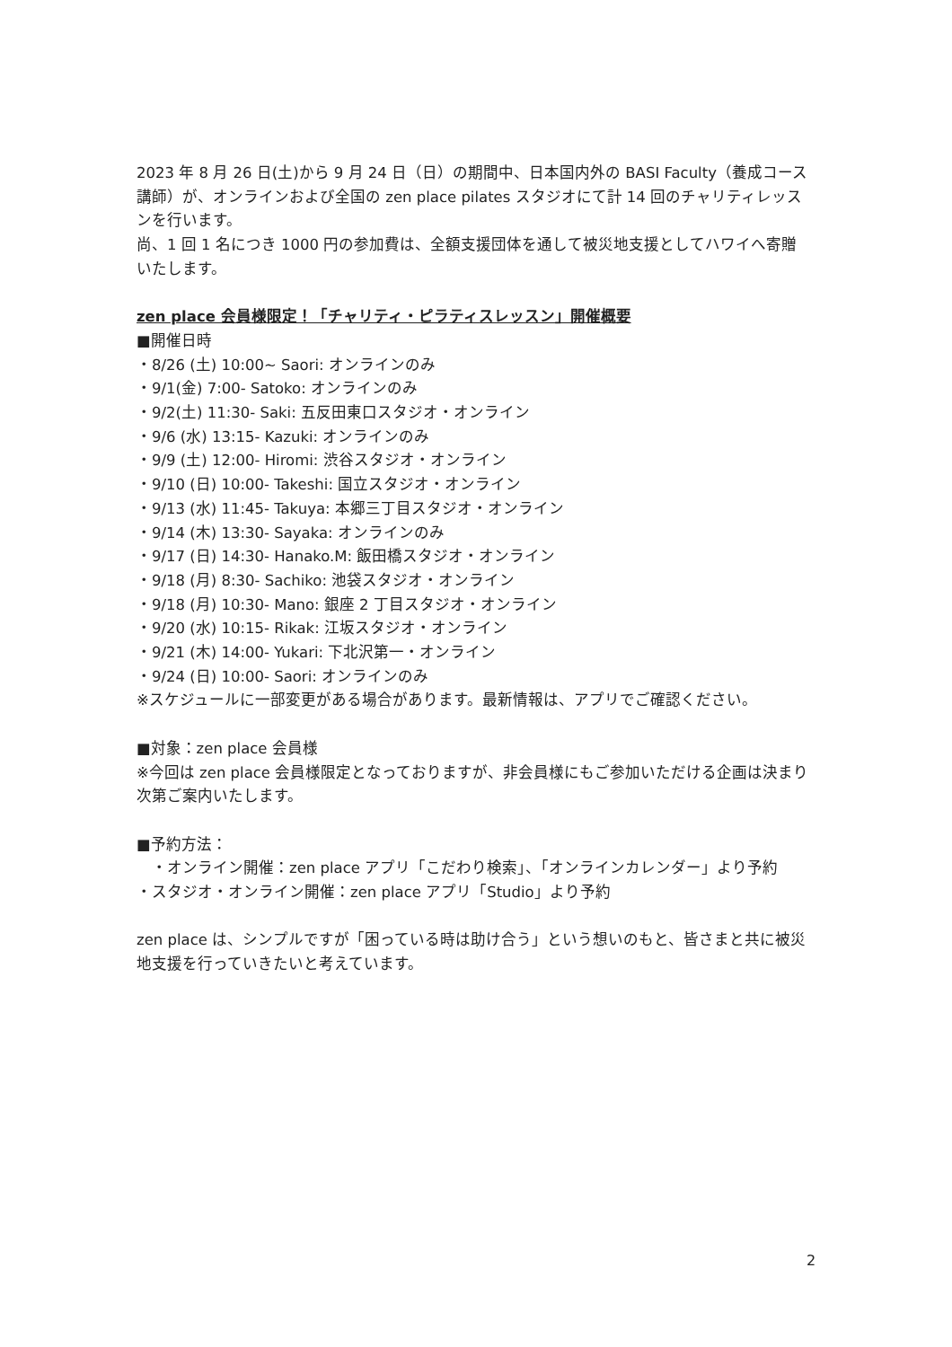2023 年 8 月 26 日(土)から 9 月 24 日（日）の期間中、日本国内外の BASI Faculty（養成コース講師）が、オンラインおよび全国の zen place pilates スタジオにて計 14 回のチャリティレッスンを行います。
尚、1 回 1 名につき 1000 円の参加費は、全額支援団体を通して被災地支援としてハワイへ寄贈いたします。
zen place 会員様限定！「チャリティ・ピラティスレッスン」開催概要
■開催日時
・8/26 (土) 10:00~ Saori: オンラインのみ
・9/1(金) 7:00- Satoko: オンラインのみ
・9/2(土) 11:30- Saki: 五反田東口スタジオ・オンライン
・9/6 (水) 13:15- Kazuki: オンラインのみ
・9/9 (土) 12:00- Hiromi: 渋谷スタジオ・オンライン
・9/10 (日) 10:00- Takeshi: 国立スタジオ・オンライン
・9/13 (水) 11:45- Takuya: 本郷三丁目スタジオ・オンライン
・9/14 (木) 13:30- Sayaka: オンラインのみ
・9/17 (日) 14:30- Hanako.M: 飯田橋スタジオ・オンライン
・9/18 (月) 8:30- Sachiko: 池袋スタジオ・オンライン
・9/18 (月) 10:30- Mano: 銀座 2 丁目スタジオ・オンライン
・9/20 (水) 10:15- Rikak: 江坂スタジオ・オンライン
・9/21 (木) 14:00- Yukari: 下北沢第一・オンライン
・9/24 (日) 10:00- Saori: オンラインのみ
※スケジュールに一部変更がある場合があります。最新情報は、アプリでご確認ください。
■対象：zen place 会員様
※今回は zen place 会員様限定となっておりますが、非会員様にもご参加いただける企画は決まり次第ご案内いたします。
■予約方法：
　・オンライン開催：zen place アプリ「こだわり検索」、「オンラインカレンダー」より予約
・スタジオ・オンライン開催：zen place アプリ「Studio」より予約
zen place は、シンプルですが「困っている時は助け合う」という想いのもと、皆さまと共に被災地支援を行っていきたいと考えています。
2